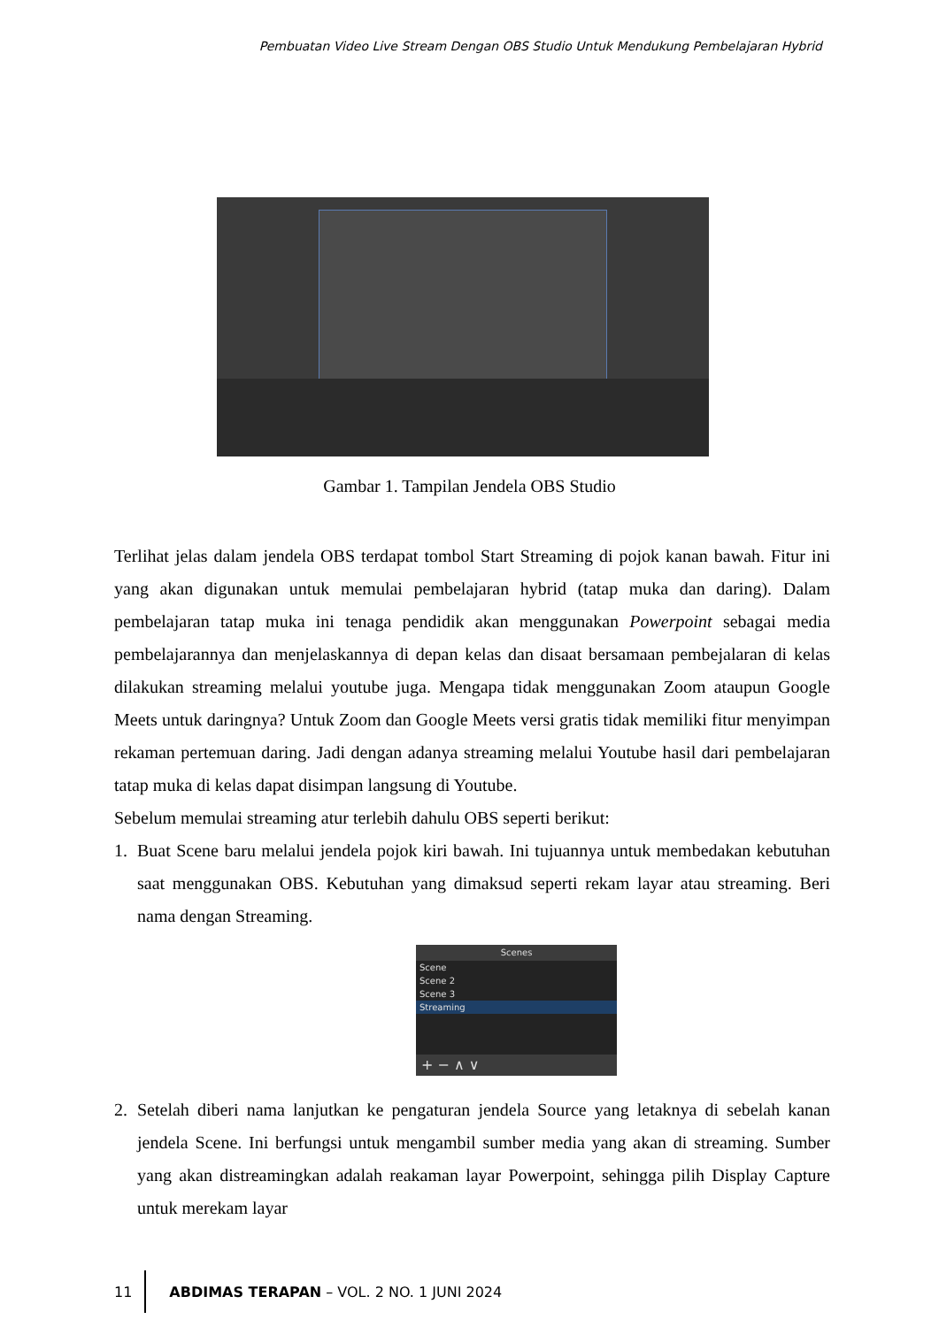Pembuatan Video Live Stream Dengan OBS Studio Untuk Mendukung Pembelajaran Hybrid
Gambar 1. Tampilan Jendela OBS Studio
Terlihat jelas dalam jendela OBS terdapat tombol Start Streaming di pojok kanan bawah. Fitur ini yang akan digunakan untuk memulai pembelajaran hybrid (tatap muka dan daring). Dalam pembelajaran tatap muka ini tenaga pendidik akan menggunakan Powerpoint sebagai media pembelajarannya dan menjelaskannya di depan kelas dan disaat bersamaan pembejalaran di kelas dilakukan streaming melalui youtube juga. Mengapa tidak menggunakan Zoom ataupun Google Meets untuk daringnya? Untuk Zoom dan Google Meets versi gratis tidak memiliki fitur menyimpan rekaman pertemuan daring. Jadi dengan adanya streaming melalui Youtube hasil dari pembelajaran tatap muka di kelas dapat disimpan langsung di Youtube.
Sebelum memulai streaming atur terlebih dahulu OBS seperti berikut:
1. Buat Scene baru melalui jendela pojok kiri bawah. Ini tujuannya untuk membedakan kebutuhan saat menggunakan OBS. Kebutuhan yang dimaksud seperti rekam layar atau streaming. Beri nama dengan Streaming.
Scenes
Scene
Scene 2
Scene 3
Streaming
+ − ∧ ∨
2. Setelah diberi nama lanjutkan ke pengaturan jendela Source yang letaknya di sebelah kanan jendela Scene. Ini berfungsi untuk mengambil sumber media yang akan di streaming. Sumber yang akan distreamingkan adalah reakaman layar Powerpoint, sehingga pilih Display Capture untuk merekam layar
11
ABDIMAS TERAPAN – VOL. 2 NO. 1 JUNI 2024